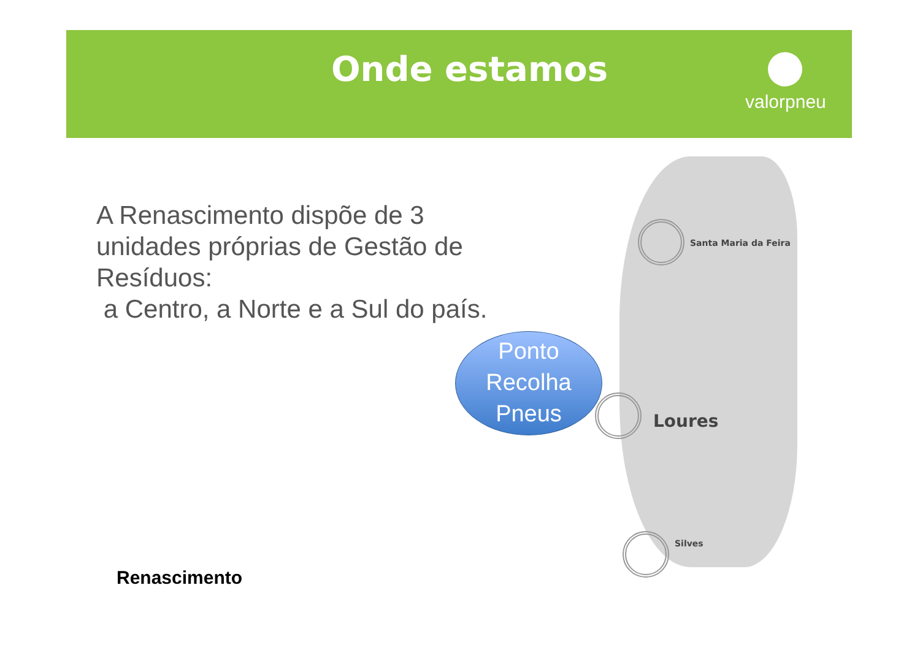Onde estamos
valorpneu
A Renascimento dispõe de 3 unidades próprias de Gestão de Resíduos:
a Centro, a Norte e a Sul do país.
Santa Maria da Feira
Ponto
Recolha
Pneus
Loures
Silves
Renascimento